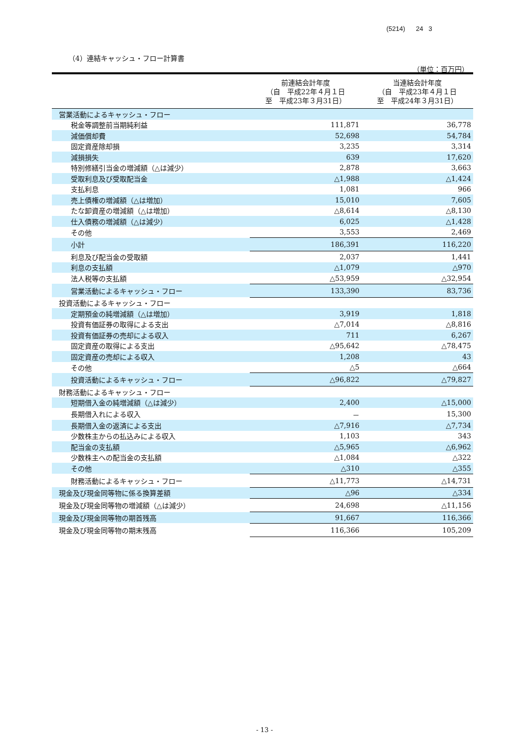(5214) 24 3
（4）連結キャッシュ・フロー計算書
（単位：百万円）
| | 前連結会計年度 （自 平成22年４月１日 至 平成23年３月31日） | 当連結会計年度 （自 平成23年４月１日 至 平成24年３月31日） |
| --- | --- | --- |
| 営業活動によるキャッシュ・フロー | | |
| 税金等調整前当期純利益 | 111,871 | 36,778 |
| 減価償却費 | 52,698 | 54,784 |
| 固定資産除却損 | 3,235 | 3,314 |
| 減損損失 | 639 | 17,620 |
| 特別修繕引当金の増減額（△は減少） | 2,878 | 3,663 |
| 受取利息及び受取配当金 | △1,988 | △1,424 |
| 支払利息 | 1,081 | 966 |
| 売上債権の増減額（△は増加） | 15,010 | 7,605 |
| たな卸資産の増減額（△は増加） | △8,614 | △8,130 |
| 仕入債務の増減額（△は減少） | 6,025 | △1,428 |
| その他 | 3,553 | 2,469 |
| 小計 | 186,391 | 116,220 |
| 利息及び配当金の受取額 | 2,037 | 1,441 |
| 利息の支払額 | △1,079 | △970 |
| 法人税等の支払額 | △53,959 | △32,954 |
| 営業活動によるキャッシュ・フロー | 133,390 | 83,736 |
| 投資活動によるキャッシュ・フロー | | |
| 定期預金の純増減額（△は増加） | 3,919 | 1,818 |
| 投資有価証券の取得による支出 | △7,014 | △8,816 |
| 投資有価証券の売却による収入 | 711 | 6,267 |
| 固定資産の取得による支出 | △95,642 | △78,475 |
| 固定資産の売却による収入 | 1,208 | 43 |
| その他 | △5 | △664 |
| 投資活動によるキャッシュ・フロー | △96,822 | △79,827 |
| 財務活動によるキャッシュ・フロー | | |
| 短期借入金の純増減額（△は減少） | 2,400 | △15,000 |
| 長期借入れによる収入 | － | 15,300 |
| 長期借入金の返済による支出 | △7,916 | △7,734 |
| 少数株主からの払込みによる収入 | 1,103 | 343 |
| 配当金の支払額 | △5,965 | △6,962 |
| 少数株主への配当金の支払額 | △1,084 | △322 |
| その他 | △310 | △355 |
| 財務活動によるキャッシュ・フロー | △11,773 | △14,731 |
| 現金及び現金同等物に係る換算差額 | △96 | △334 |
| 現金及び現金同等物の増減額（△は減少） | 24,698 | △11,156 |
| 現金及び現金同等物の期首残高 | 91,667 | 116,366 |
| 現金及び現金同等物の期末残高 | 116,366 | 105,209 |
- 13 -